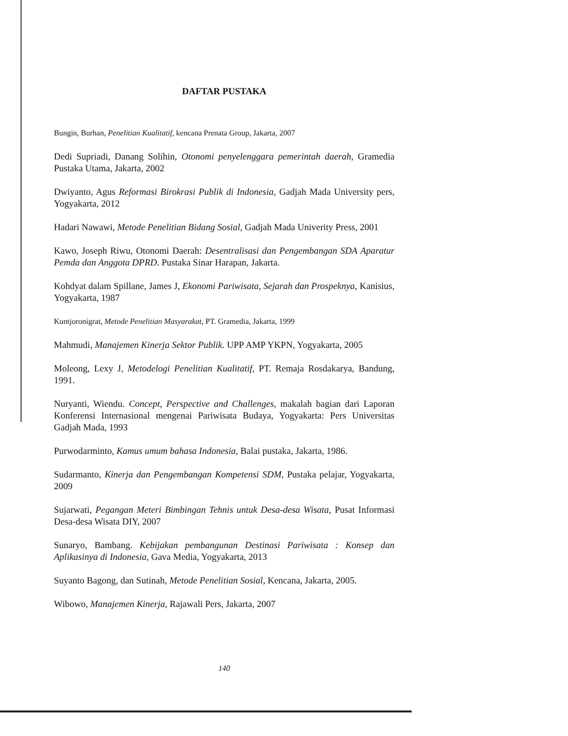DAFTAR PUSTAKA
Bungin, Burhan, Penelitian Kualitatif, kencana Prenata Group, Jakarta, 2007
Dedi Supriadi, Danang Solihin, Otonomi penyelenggara pemerintah daerah, Gramedia Pustaka Utama, Jakarta, 2002
Dwiyanto, Agus Reformasi Birokrasi Publik di Indonesia, Gadjah Mada University pers, Yogyakarta, 2012
Hadari Nawawi, Metode Penelitian Bidang Sosial, Gadjah Mada Univerity Press, 2001
Kawo, Joseph Riwu, Otonomi Daerah: Desentralisasi dan Pengembangan SDA Aparatur Pemda dan Anggota DPRD. Pustaka Sinar Harapan, Jakarta.
Kohdyat dalam Spillane, James J, Ekonomi Pariwisata, Sejarah dan Prospeknya, Kanisius, Yogyakarta, 1987
Kuntjoronigrat, Metode Penelitian Masyarakat, PT. Gramedia, Jakarta, 1999
Mahmudi, Manajemen Kinerja Sektor Publik. UPP AMP YKPN, Yogyakarta, 2005
Moleong, Lexy J, Metodelogi Penelitian Kualitatif, PT. Remaja Rosdakarya, Bandung, 1991.
Nuryanti, Wiendu. Concept, Perspective and Challenges, makalah bagian dari Laporan Konferensi Internasional mengenai Pariwisata Budaya, Yogyakarta: Pers Universitas Gadjah Mada, 1993
Purwodarminto, Kamus umum bahasa Indonesia, Balai pustaka, Jakarta, 1986.
Sudarmanto, Kinerja dan Pengembangan Kompetensi SDM, Pustaka pelajar, Yogyakarta, 2009
Sujarwati, Pegangan Meteri Bimbingan Tehnis untuk Desa-desa Wisata, Pusat Informasi Desa-desa Wisata DIY, 2007
Sunaryo, Bambang. Kebijakan pembangunan Destinasi Pariwisata : Konsep dan Aplikasinya di Indonesia, Gava Media, Yogyakarta, 2013
Suyanto Bagong, dan Sutinah, Metode Penelitian Sosial, Kencana, Jakarta, 2005.
Wibowo, Manajemen Kinerja, Rajawali Pers, Jakarta, 2007
140